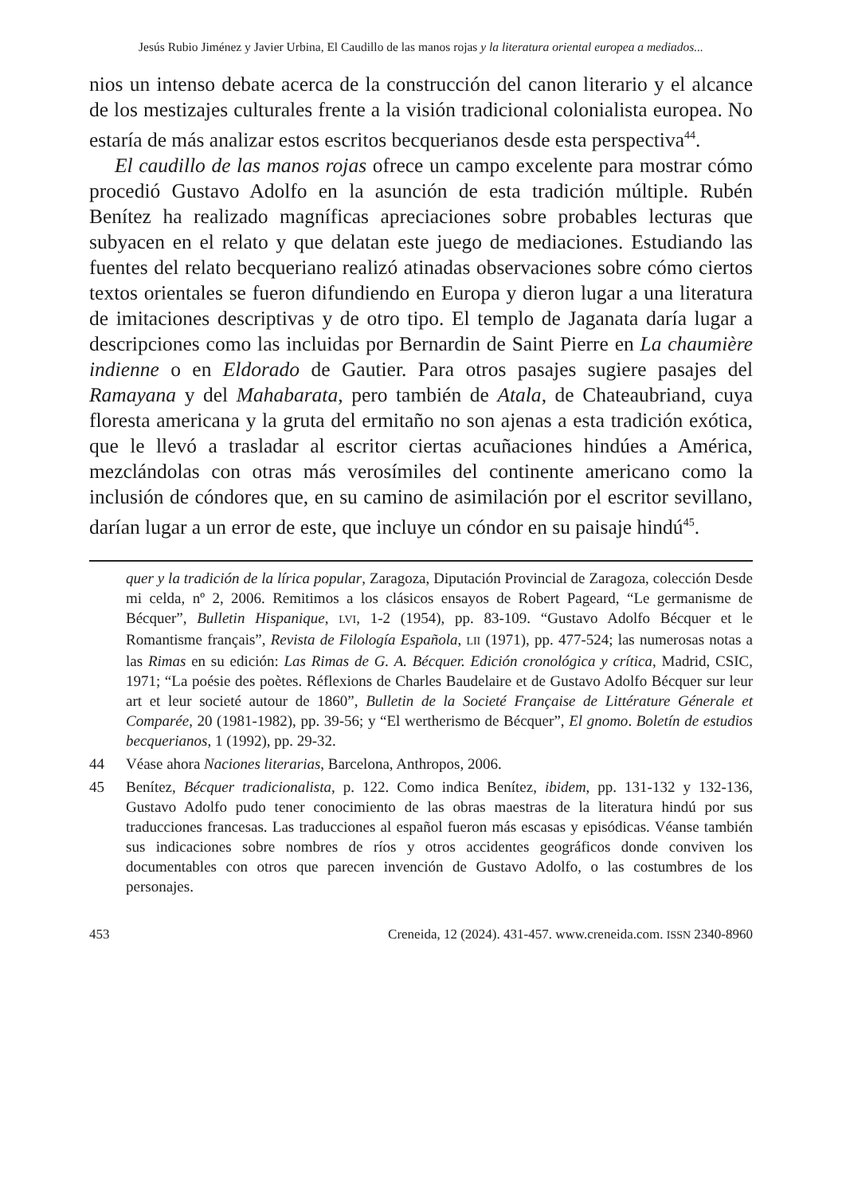Jesús Rubio Jiménez y Javier Urbina, El Caudillo de las manos rojas y la literatura oriental europea a mediados...
nios un intenso debate acerca de la construcción del canon literario y el alcance de los mestizajes culturales frente a la visión tradicional colonialista europea. No estaría de más analizar estos escritos becquerianos desde esta perspectiva<sup>44</sup>.
El caudillo de las manos rojas ofrece un campo excelente para mostrar cómo procedió Gustavo Adolfo en la asunción de esta tradición múltiple. Rubén Benítez ha realizado magníficas apreciaciones sobre probables lecturas que subyacen en el relato y que delatan este juego de mediaciones. Estudiando las fuentes del relato becqueriano realizó atinadas observaciones sobre cómo ciertos textos orientales se fueron difundiendo en Europa y dieron lugar a una literatura de imitaciones descriptivas y de otro tipo. El templo de Jaganata daría lugar a descripciones como las incluidas por Bernardin de Saint Pierre en La chaumière indienne o en Eldorado de Gautier. Para otros pasajes sugiere pasajes del Ramayana y del Mahabarata, pero también de Atala, de Chateaubriand, cuya floresta americana y la gruta del ermitaño no son ajenas a esta tradición exótica, que le llevó a trasladar al escritor ciertas acuñaciones hindúes a América, mezclándolas con otras más verosímiles del continente americano como la inclusión de cóndores que, en su camino de asimilación por el escritor sevillano, darían lugar a un error de este, que incluye un cóndor en su paisaje hindú<sup>45</sup>.
quer y la tradición de la lírica popular, Zaragoza, Diputación Provincial de Zaragoza, colección Desde mi celda, nº 2, 2006. Remitimos a los clásicos ensayos de Robert Pageard, “Le germanisme de Bécquer”, Bulletin Hispanique, LVI, 1-2 (1954), pp. 83-109. “Gustavo Adolfo Bécquer et le Romantisme français”, Revista de Filología Española, LII (1971), pp. 477-524; las numerosas notas a las Rimas en su edición: Las Rimas de G. A. Bécquer. Edición cronológica y crítica, Madrid, CSIC, 1971; “La poésie des poètes. Réflexions de Charles Baudelaire et de Gustavo Adolfo Bécquer sur leur art et leur societé autour de 1860”, Bulletin de la Societé Française de Littérature Génerale et Comparée, 20 (1981-1982), pp. 39-56; y “El wertherismo de Bécquer”, El gnomo. Boletín de estudios becquerianos, 1 (1992), pp. 29-32.
44 Véase ahora Naciones literarias, Barcelona, Anthropos, 2006.
45 Benítez, Bécquer tradicionalista, p. 122. Como indica Benítez, ibidem, pp. 131-132 y 132-136, Gustavo Adolfo pudo tener conocimiento de las obras maestras de la literatura hindú por sus traducciones francesas. Las traducciones al español fueron más escasas y episódicas. Véanse también sus indicaciones sobre nombres de ríos y otros accidentes geográficos donde conviven los documentables con otros que parecen invención de Gustavo Adolfo, o las costumbres de los personajes.
453 Creneida, 12 (2024). 431-457. www.creneida.com. ISSN 2340-8960